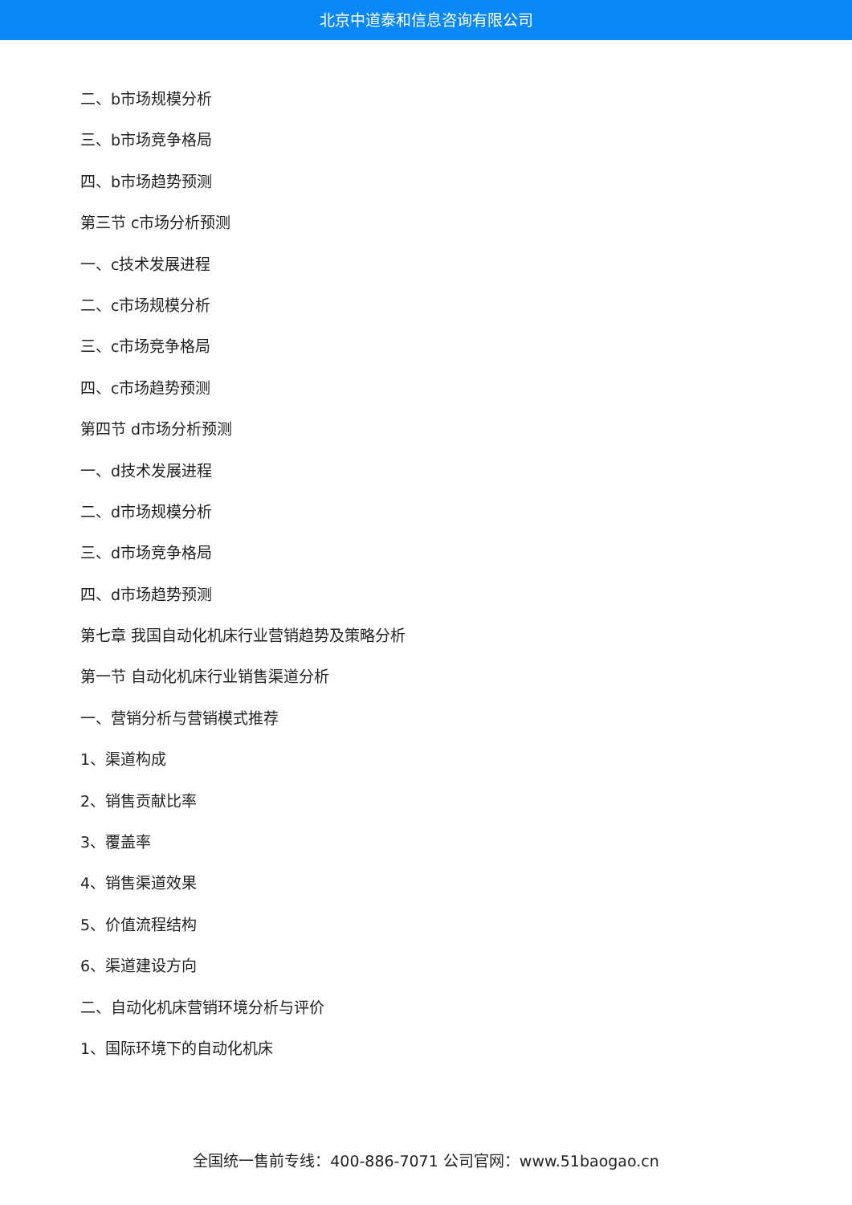北京中道泰和信息咨询有限公司
二、b市场规模分析
三、b市场竞争格局
四、b市场趋势预测
第三节 c市场分析预测
一、c技术发展进程
二、c市场规模分析
三、c市场竞争格局
四、c市场趋势预测
第四节 d市场分析预测
一、d技术发展进程
二、d市场规模分析
三、d市场竞争格局
四、d市场趋势预测
第七章 我国自动化机床行业营销趋势及策略分析
第一节 自动化机床行业销售渠道分析
一、营销分析与营销模式推荐
1、渠道构成
2、销售贡献比率
3、覆盖率
4、销售渠道效果
5、价值流程结构
6、渠道建设方向
二、自动化机床营销环境分析与评价
1、国际环境下的自动化机床
全国统一售前专线：400-886-7071 公司官网：www.51baogao.cn